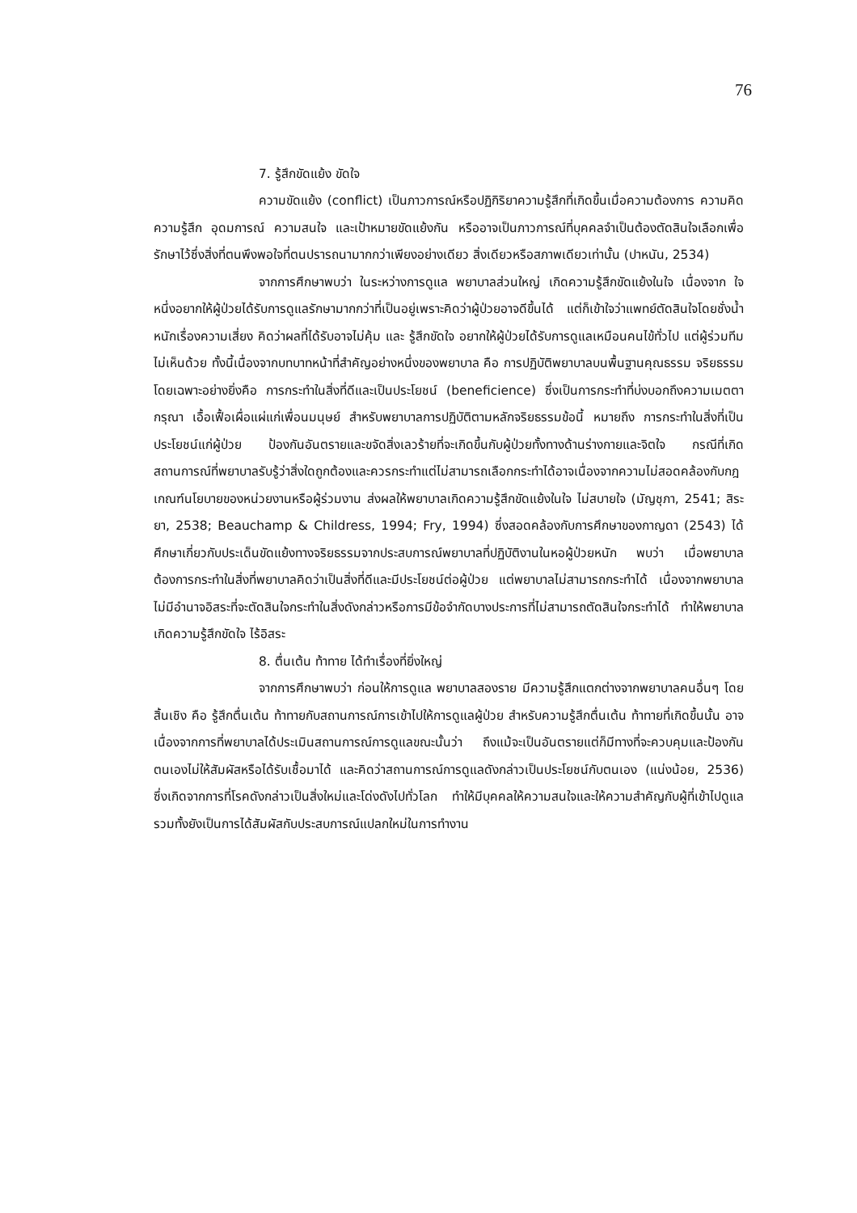76
7. รู้สึกขัดแย้ง ขัดใจ
ความขัดแย้ง (conflict) เป็นภาวการณ์หรือปฏิกิริยาความรู้สึกที่เกิดขึ้นเมื่อความต้องการ ความคิด ความรู้สึก อุดมการณ์ ความสนใจ และเป้าหมายขัดแย้งกัน หรืออาจเป็นภาวการณ์ที่บุคคลจำเป็นต้องตัดสินใจเลือกเพื่อรักษาไว้ซึ่งสิ่งที่ตนพึงพอใจที่ตนปรารถนามากกว่าเพียงอย่างเดียว สิ่งเดียวหรือสภาพเดียวเท่านั้น (ปาหนัน, 2534)
จากการศึกษาพบว่า ในระหว่างการดูแล พยาบาลส่วนใหญ่ เกิดความรู้สึกขัดแย้งในใจ เนื่องจาก ใจหนึ่งอยากให้ผู้ป่วยได้รับการดูแลรักษามากกว่าที่เป็นอยู่เพราะคิดว่าผู้ป่วยอาจดีขึ้นได้ แต่ก็เข้าใจว่าแพทย์ตัดสินใจโดยชั่งน้ำหนักเรื่องความเสี่ยง คิดว่าผลที่ได้รับอาจไม่คุ้ม และ รู้สึกขัดใจ อยากให้ผู้ป่วยได้รับการดูแลเหมือนคนไข้ทั่วไป แต่ผู้ร่วมทีมไม่เห็นด้วย ทั้งนี้เนื่องจากบทบาทหน้าที่สำคัญอย่างหนึ่งของพยาบาล คือ การปฏิบัติพยาบาลบนพื้นฐานคุณธรรม จริยธรรม โดยเฉพาะอย่างยิ่งคือ การกระทำในสิ่งที่ดีและเป็นประโยชน์ (beneficience) ซึ่งเป็นการกระทำที่บ่งบอกถึงความเมตตา กรุณา เอื้อเฟื้อเผื่อแผ่แก่เพื่อนมนุษย์ สำหรับพยาบาลการปฏิบัติตามหลักจริยธรรมข้อนี้ หมายถึง การกระทำในสิ่งที่เป็นประโยชน์แก่ผู้ป่วย ป้องกันอันตรายและขจัดสิ่งเลวร้ายที่จะเกิดขึ้นกับผู้ป่วยทั้งทางด้านร่างกายและจิตใจ กรณีที่เกิดสถานการณ์ที่พยาบาลรับรู้ว่าสิ่งใดถูกต้องและควรกระทำแต่ไม่สามารถเลือกกระทำได้อาจเนื่องจากความไม่สอดคล้องกับกฎเกณฑ์นโยบายของหน่วยงานหรือผู้ร่วมงาน ส่งผลให้พยาบาลเกิดความรู้สึกขัดแย้งในใจ ไม่สบายใจ (มัญชุภา, 2541; สิระยา, 2538; Beauchamp & Childress, 1994; Fry, 1994) ซึ่งสอดคล้องกับการศึกษาของกาญดา (2543) ได้ศึกษาเกี่ยวกับประเด็นขัดแย้งทางจริยธรรมจากประสบการณ์พยาบาลที่ปฏิบัติงานในหอผู้ป่วยหนัก พบว่า เมื่อพยาบาลต้องการกระทำในสิ่งที่พยาบาลคิดว่าเป็นสิ่งที่ดีและมีประโยชน์ต่อผู้ป่วย แต่พยาบาลไม่สามารถกระทำได้ เนื่องจากพยาบาลไม่มีอำนาจอิสระที่จะตัดสินใจกระทำในสิ่งดังกล่าวหรือการมีข้อจำกัดบางประการที่ไม่สามารถตัดสินใจกระทำได้ ทำให้พยาบาลเกิดความรู้สึกขัดใจ ไร้อิสระ
8. ตื่นเต้น ท้าทาย ได้ทำเรื่องที่ยิ่งใหญ่
จากการศึกษาพบว่า ก่อนให้การดูแล พยาบาลสองราย มีความรู้สึกแตกต่างจากพยาบาลคนอื่นๆ โดยสิ้นเชิง คือ รู้สึกตื่นเต้น ท้าทายกับสถานการณ์การเข้าไปให้การดูแลผู้ป่วย สำหรับความรู้สึกตื่นเต้น ท้าทายที่เกิดขึ้นนั้น อาจเนื่องจากการที่พยาบาลได้ประเมินสถานการณ์การดูแลขณะนั้นว่า ถึงแม้จะเป็นอันตรายแต่ก็มีทางที่จะควบคุมและป้องกันตนเองไม่ให้สัมผัสหรือได้รับเชื้อมาได้ และคิดว่าสถานการณ์การดูแลดังกล่าวเป็นประโยชน์กับตนเอง (แน่งน้อย, 2536) ซึ่งเกิดจากการที่โรคดังกล่าวเป็นสิ่งใหม่และโด่งดังไปทั่วโลก ทำให้มีบุคคลให้ความสนใจและให้ความสำคัญกับผู้ที่เข้าไปดูแล รวมทั้งยังเป็นการได้สัมผัสกับประสบการณ์แปลกใหม่ในการทำงาน